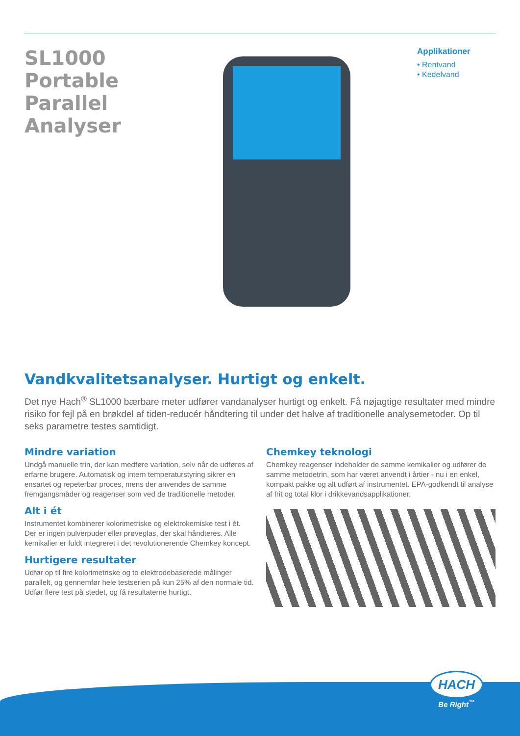SL1000 Portable Parallel Analyser
Applikationer
• Rentvand
• Kedelvand
Vandkvalitetsanalyser. Hurtigt og enkelt.
Det nye Hach<sup>®</sup> SL1000 bærbare meter udfører vandanalyser hurtigt og enkelt. Få nøjagtige resultater med mindre risiko for fejl på en brøkdel af tiden-reducér håndtering til under det halve af traditionelle analysemetoder. Op til seks parametre testes samtidigt.
Mindre variation
Undgå manuelle trin, der kan medføre variation, selv når de udføres af erfarne brugere. Automatisk og intern temperaturstyring sikrer en ensartet og repeterbar proces, mens der anvendes de samme fremgangsmåder og reagenser som ved de traditionelle metoder.
Alt i ét
Instrumentet kombinerer kolorimetriske og elektrokemiske test i ét. Der er ingen pulverpuder eller prøveglas, der skal håndteres. Alle kemikalier er fuldt integreret i det revolutionerende Chemkey koncept.
Hurtigere resultater
Udfør op til fire kolorimetriske og to elektrodebaserede målinger parallelt, og gennemfør hele testserien på kun 25% af den normale tid. Udfør flere test på stedet, og få resultaterne hurtigt.
Chemkey teknologi
Chemkey reagenser indeholder de samme kemikalier og udfører de samme metodetrin, som har været anvendt i årtier - nu i en enkel, kompakt pakke og alt udført af instrumentet. EPA-godkendt til analyse af frit og total klor i drikkevandsapplikationer.
HACH
Be Right<sup>™</sup>